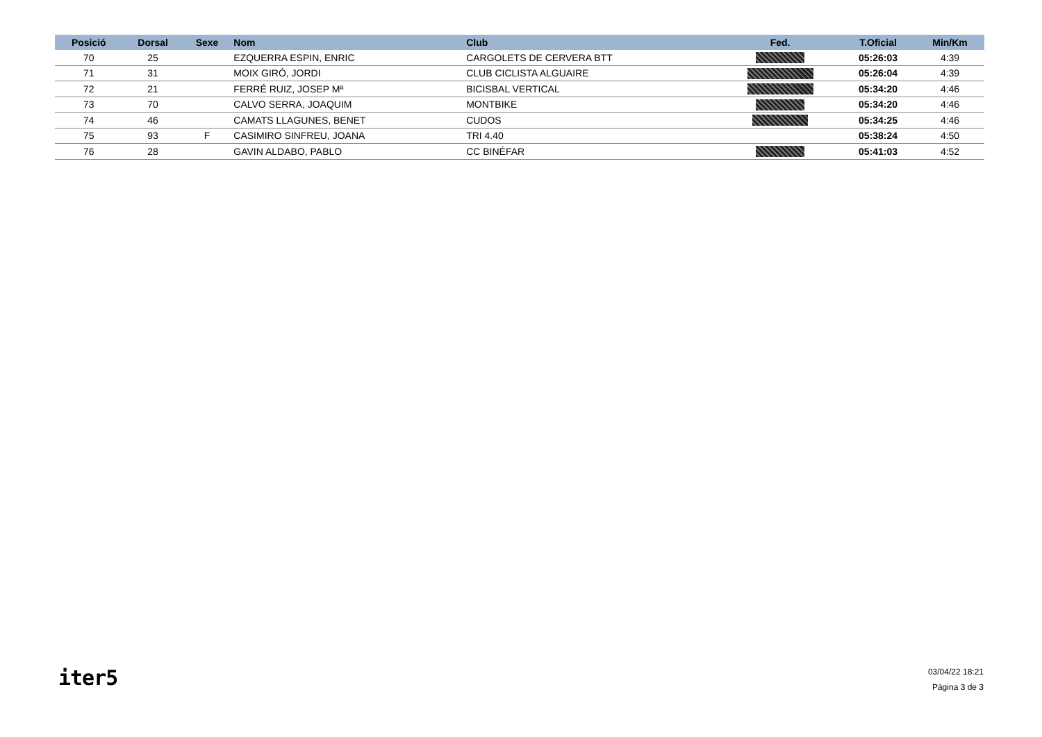| Posició | Dorsal | Sexe | Nom | Club | Fed. | T.Oficial | Min/Km |
| --- | --- | --- | --- | --- | --- | --- | --- |
| 70 | 25 | | EZQUERRA ESPIN, ENRIC | CARGOLETS DE CERVERA BTT | | 05:26:03 | 4:39 |
| 71 | 31 | | MOIX GIRÓ, JORDI | CLUB CICLISTA ALGUAIRE | | 05:26:04 | 4:39 |
| 72 | 21 | | FERRÉ RUIZ, JOSEP Mª | BICISBAL VERTICAL | | 05:34:20 | 4:46 |
| 73 | 70 | | CALVO SERRA, JOAQUIM | MONTBIKE | | 05:34:20 | 4:46 |
| 74 | 46 | | CAMATS LLAGUNES, BENET | CUDOS | | 05:34:25 | 4:46 |
| 75 | 93 | F | CASIMIRO SINFREU, JOANA | TRI 4.40 | | 05:38:24 | 4:50 |
| 76 | 28 | | GAVIN ALDABO, PABLO | CC BINÉFAR | | 05:41:03 | 4:52 |
iter5
03/04/22 18:21
Página 3 de 3